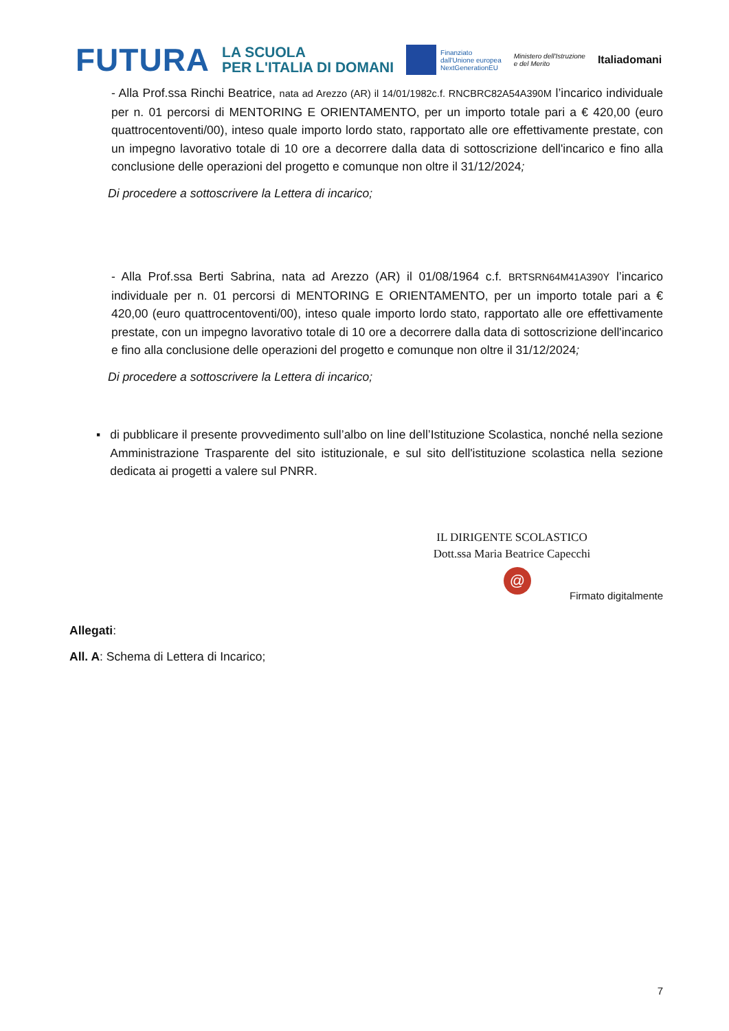FUTURA LA SCUOLA
PER L'ITALIA DI DOMANI Finanziato
dall'Unione europea
NextGenerationEU Ministero dell'Istruzione
e del Merito Italiadomani
- Alla Prof.ssa Rinchi Beatrice, nata ad Arezzo (AR) il 14/01/1982c.f. RNCBRC82A54A390M l’incarico individuale per n. 01 percorsi di MENTORING E ORIENTAMENTO, per un importo totale pari a € 420,00 (euro quattrocentoventi/00), inteso quale importo lordo stato, rapportato alle ore effettivamente prestate, con un impegno lavorativo totale di 10 ore a decorrere dalla data di sottoscrizione dell'incarico e fino alla conclusione delle operazioni del progetto e comunque non oltre il 31/12/2024;
Di procedere a sottoscrivere la Lettera di incarico;
- Alla Prof.ssa Berti Sabrina, nata ad Arezzo (AR) il 01/08/1964 c.f. BRTSRN64M41A390Y l’incarico individuale per n. 01 percorsi di MENTORING E ORIENTAMENTO, per un importo totale pari a € 420,00 (euro quattrocentoventi/00), inteso quale importo lordo stato, rapportato alle ore effettivamente prestate, con un impegno lavorativo totale di 10 ore a decorrere dalla data di sottoscrizione dell'incarico e fino alla conclusione delle operazioni del progetto e comunque non oltre il 31/12/2024;
Di procedere a sottoscrivere la Lettera di incarico;
▪ di pubblicare il presente provvedimento sull’albo on line dell’Istituzione Scolastica, nonché nella sezione Amministrazione Trasparente del sito istituzionale, e sul sito dell'istituzione scolastica nella sezione dedicata ai progetti a valere sul PNRR.
IL DIRIGENTE SCOLASTICO
Dott.ssa Maria Beatrice Capecchi
@
Firmato digitalmente
Allegati:
All. A: Schema di Lettera di Incarico;
7